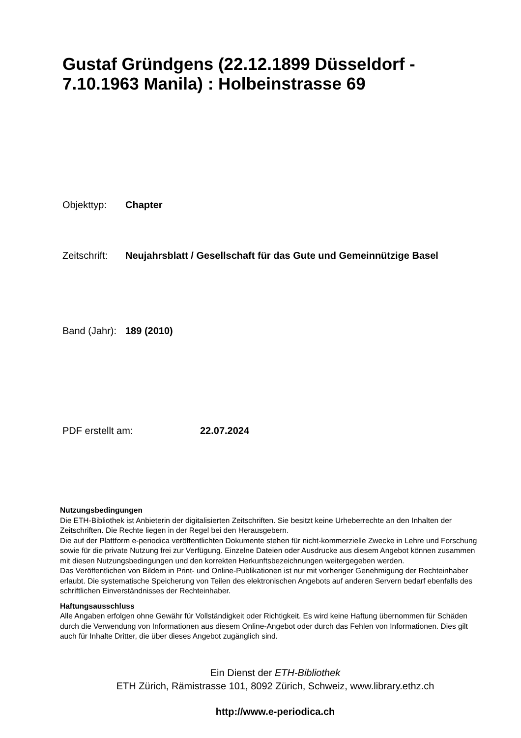Gustaf Gründgens (22.12.1899 Düsseldorf -
7.10.1963 Manila) : Holbeinstrasse 69
Objekttyp: Chapter
Zeitschrift: Neujahrsblatt / Gesellschaft für das Gute und Gemeinnützige Basel
Band (Jahr): 189 (2010)
PDF erstellt am: 22.07.2024
Nutzungsbedingungen
Die ETH-Bibliothek ist Anbieterin der digitalisierten Zeitschriften. Sie besitzt keine Urheberrechte an den Inhalten der Zeitschriften. Die Rechte liegen in der Regel bei den Herausgebern.
Die auf der Plattform e-periodica veröffentlichten Dokumente stehen für nicht-kommerzielle Zwecke in Lehre und Forschung sowie für die private Nutzung frei zur Verfügung. Einzelne Dateien oder Ausdrucke aus diesem Angebot können zusammen mit diesen Nutzungsbedingungen und den korrekten Herkunftsbezeichnungen weitergegeben werden.
Das Veröffentlichen von Bildern in Print- und Online-Publikationen ist nur mit vorheriger Genehmigung der Rechteinhaber erlaubt. Die systematische Speicherung von Teilen des elektronischen Angebots auf anderen Servern bedarf ebenfalls des schriftlichen Einverständnisses der Rechteinhaber.
Haftungsausschluss
Alle Angaben erfolgen ohne Gewähr für Vollständigkeit oder Richtigkeit. Es wird keine Haftung übernommen für Schäden durch die Verwendung von Informationen aus diesem Online-Angebot oder durch das Fehlen von Informationen. Dies gilt auch für Inhalte Dritter, die über dieses Angebot zugänglich sind.
Ein Dienst der ETH-Bibliothek
ETH Zürich, Rämistrasse 101, 8092 Zürich, Schweiz, www.library.ethz.ch
http://www.e-periodica.ch